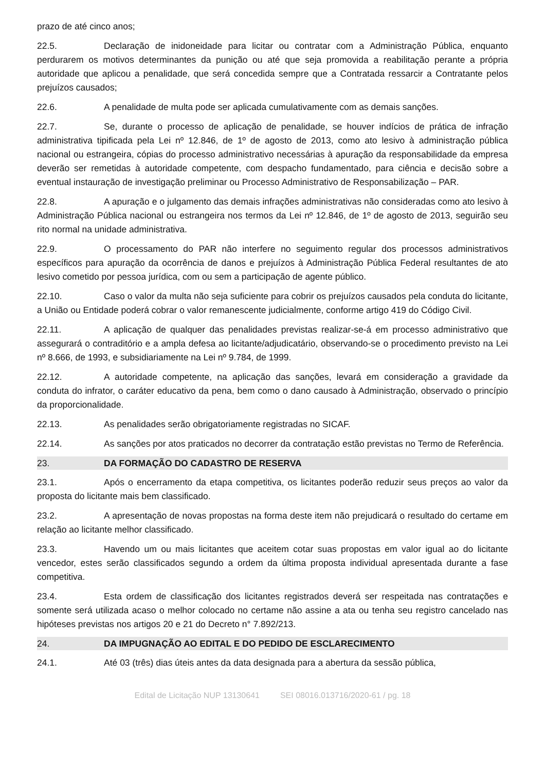prazo de até cinco anos;
22.5. Declaração de inidoneidade para licitar ou contratar com a Administração Pública, enquanto perdurarem os motivos determinantes da punição ou até que seja promovida a reabilitação perante a própria autoridade que aplicou a penalidade, que será concedida sempre que a Contratada ressarcir a Contratante pelos prejuízos causados;
22.6. A penalidade de multa pode ser aplicada cumulativamente com as demais sanções.
22.7. Se, durante o processo de aplicação de penalidade, se houver indícios de prática de infração administrativa tipificada pela Lei nº 12.846, de 1º de agosto de 2013, como ato lesivo à administração pública nacional ou estrangeira, cópias do processo administrativo necessárias à apuração da responsabilidade da empresa deverão ser remetidas à autoridade competente, com despacho fundamentado, para ciência e decisão sobre a eventual instauração de investigação preliminar ou Processo Administrativo de Responsabilização – PAR.
22.8. A apuração e o julgamento das demais infrações administrativas não consideradas como ato lesivo à Administração Pública nacional ou estrangeira nos termos da Lei nº 12.846, de 1º de agosto de 2013, seguirão seu rito normal na unidade administrativa.
22.9. O processamento do PAR não interfere no seguimento regular dos processos administrativos específicos para apuração da ocorrência de danos e prejuízos à Administração Pública Federal resultantes de ato lesivo cometido por pessoa jurídica, com ou sem a participação de agente público.
22.10. Caso o valor da multa não seja suficiente para cobrir os prejuízos causados pela conduta do licitante, a União ou Entidade poderá cobrar o valor remanescente judicialmente, conforme artigo 419 do Código Civil.
22.11. A aplicação de qualquer das penalidades previstas realizar-se-á em processo administrativo que assegurará o contraditório e a ampla defesa ao licitante/adjudicatário, observando-se o procedimento previsto na Lei nº 8.666, de 1993, e subsidiariamente na Lei nº 9.784, de 1999.
22.12. A autoridade competente, na aplicação das sanções, levará em consideração a gravidade da conduta do infrator, o caráter educativo da pena, bem como o dano causado à Administração, observado o princípio da proporcionalidade.
22.13. As penalidades serão obrigatoriamente registradas no SICAF.
22.14. As sanções por atos praticados no decorrer da contratação estão previstas no Termo de Referência.
23. DA FORMAÇÃO DO CADASTRO DE RESERVA
23.1. Após o encerramento da etapa competitiva, os licitantes poderão reduzir seus preços ao valor da proposta do licitante mais bem classificado.
23.2. A apresentação de novas propostas na forma deste item não prejudicará o resultado do certame em relação ao licitante melhor classificado.
23.3. Havendo um ou mais licitantes que aceitem cotar suas propostas em valor igual ao do licitante vencedor, estes serão classificados segundo a ordem da última proposta individual apresentada durante a fase competitiva.
23.4. Esta ordem de classificação dos licitantes registrados deverá ser respeitada nas contratações e somente será utilizada acaso o melhor colocado no certame não assine a ata ou tenha seu registro cancelado nas hipóteses previstas nos artigos 20 e 21 do Decreto n° 7.892/213.
24. DA IMPUGNAÇÃO AO EDITAL E DO PEDIDO DE ESCLARECIMENTO
24.1. Até 03 (três) dias úteis antes da data designada para a abertura da sessão pública,
Edital de Licitação NUP 13130641 SEI 08016.013716/2020-61 / pg. 18